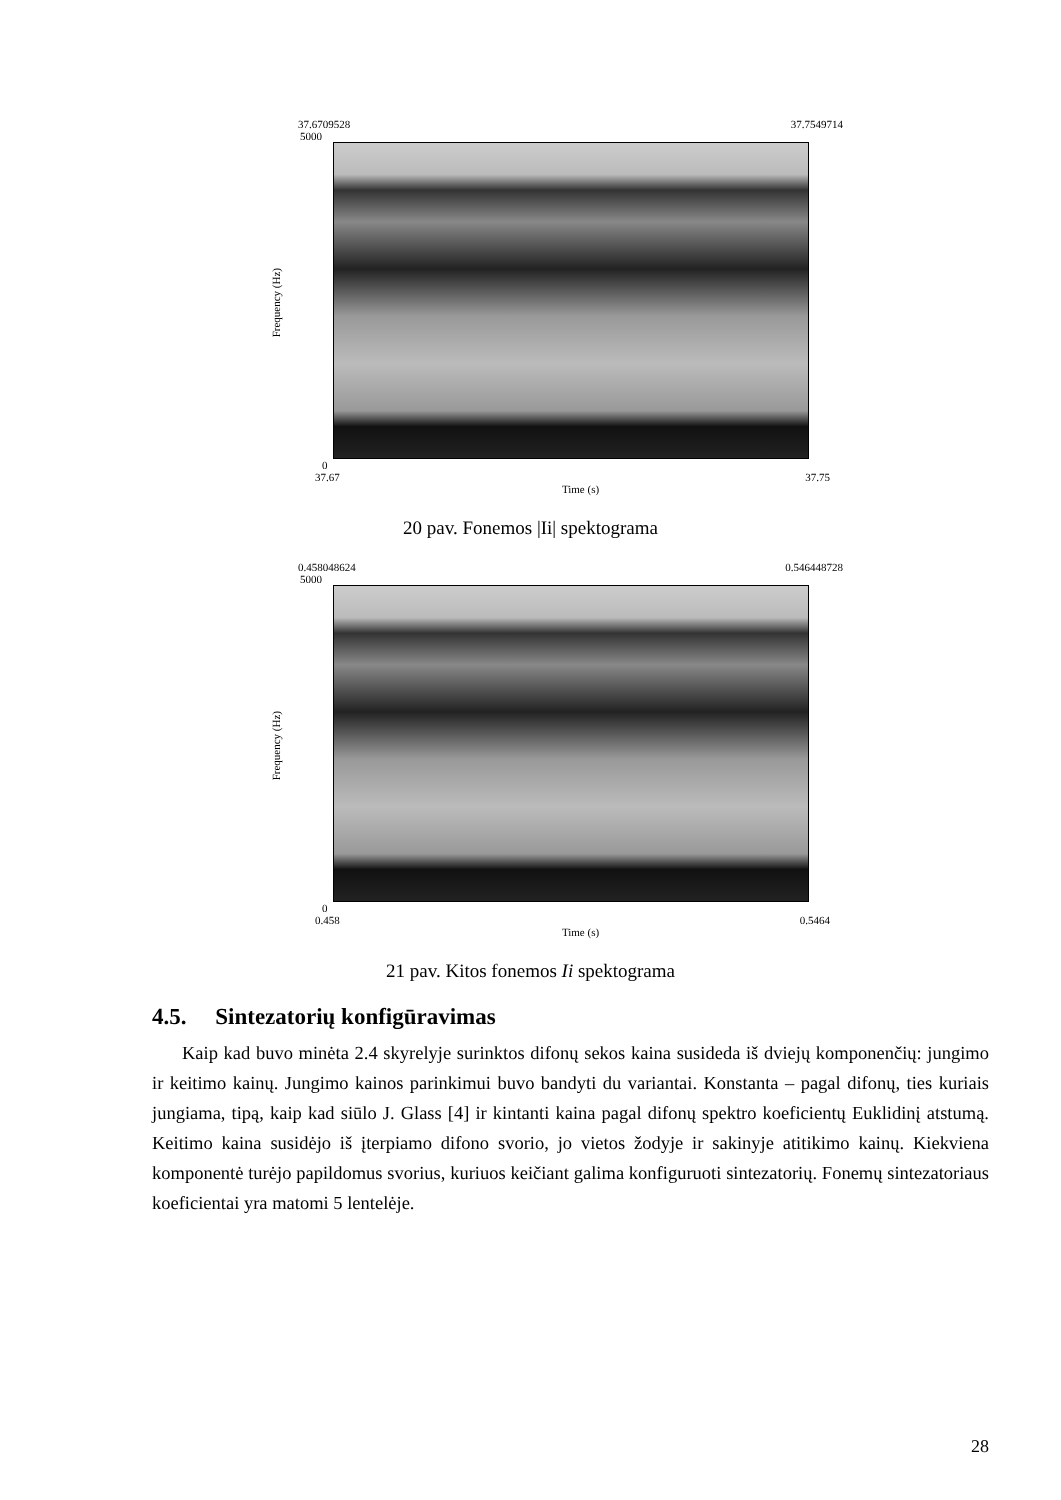37.6709528 37.7549714
5000
Frequency (Hz)
0
37.67 37.75
Time (s)
20 pav. Fonemos |Ii| spektograma
0.458048624 0.546448728
5000
Frequency (Hz)
0
0.458 0.5464
Time (s)
21 pav. Kitos fonemos Ii spektograma
4.5. Sintezatorių konfigūravimas
Kaip kad buvo minėta 2.4 skyrelyje surinktos difonų sekos kaina susideda iš dviejų komponenčių: jungimo ir keitimo kainų. Jungimo kainos parinkimui buvo bandyti du variantai. Konstanta – pagal difonų, ties kuriais jungiama, tipą, kaip kad siūlo J. Glass [4] ir kintanti kaina pagal difonų spektro koeficientų Euklidinį atstumą. Keitimo kaina susidėjo iš įterpiamo difono svorio, jo vietos žodyje ir sakinyje atitikimo kainų. Kiekviena komponentė turėjo papildomus svorius, kuriuos keičiant galima konfiguruoti sintezatorių. Fonemų sintezatoriaus koeficientai yra matomi 5 lentelėje.
28